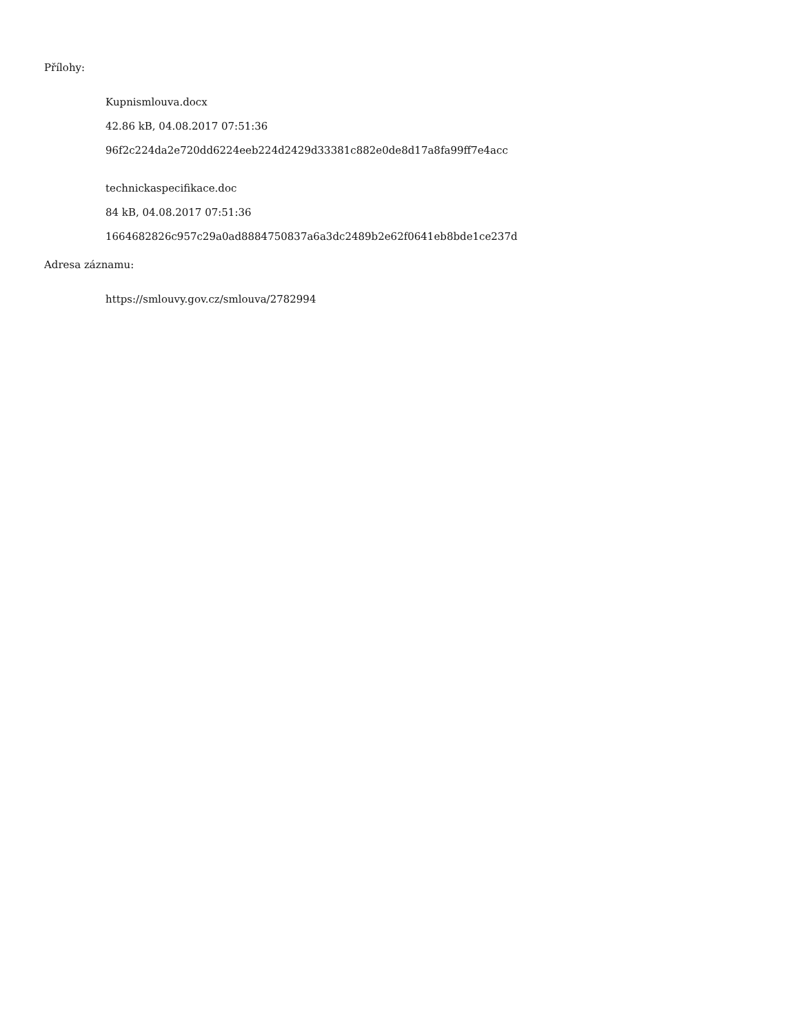Přílohy:
Kupnismlouva.docx
42.86 kB, 04.08.2017 07:51:36
96f2c224da2e720dd6224eeb224d2429d33381c882e0de8d17a8fa99ff7e4acc
technickaspecifikace.doc
84 kB, 04.08.2017 07:51:36
1664682826c957c29a0ad8884750837a6a3dc2489b2e62f0641eb8bde1ce237d
Adresa záznamu:
https://smlouvy.gov.cz/smlouva/2782994